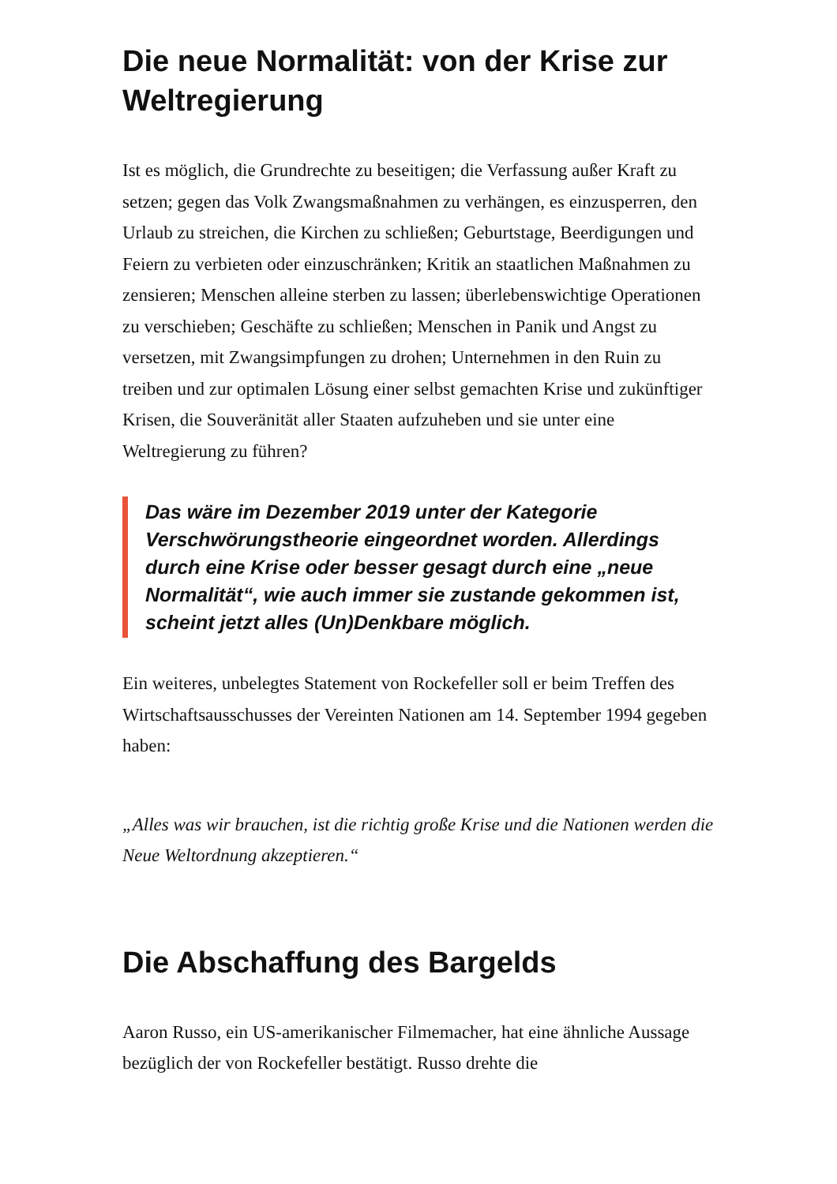Die neue Normalität: von der Krise zur Weltregierung
Ist es möglich, die Grundrechte zu beseitigen; die Verfassung außer Kraft zu setzen; gegen das Volk Zwangsmaßnahmen zu verhängen, es einzusperren, den Urlaub zu streichen, die Kirchen zu schließen; Geburtstage, Beerdigungen und Feiern zu verbieten oder einzuschränken; Kritik an staatlichen Maßnahmen zu zensieren; Menschen alleine sterben zu lassen; überlebenswichtige Operationen zu verschieben; Geschäfte zu schließen; Menschen in Panik und Angst zu versetzen, mit Zwangsimpfungen zu drohen; Unternehmen in den Ruin zu treiben und zur optimalen Lösung einer selbst gemachten Krise und zukünftiger Krisen, die Souveränität aller Staaten aufzuheben und sie unter eine Weltregierung zu führen?
Das wäre im Dezember 2019 unter der Kategorie Verschwörungstheorie eingeordnet worden. Allerdings durch eine Krise oder besser gesagt durch eine „neue Normalität“, wie auch immer sie zustande gekommen ist, scheint jetzt alles (Un)Denkbare möglich.
Ein weiteres, unbelegtes Statement von Rockefeller soll er beim Treffen des Wirtschaftsausschusses der Vereinten Nationen am 14. September 1994 gegeben haben:
„Alles was wir brauchen, ist die richtig große Krise und die Nationen werden die Neue Weltordnung akzeptieren.“
Die Abschaffung des Bargelds
Aaron Russo, ein US-amerikanischer Filmemacher, hat eine ähnliche Aussage bezüglich der von Rockefeller bestätigt. Russo drehte die